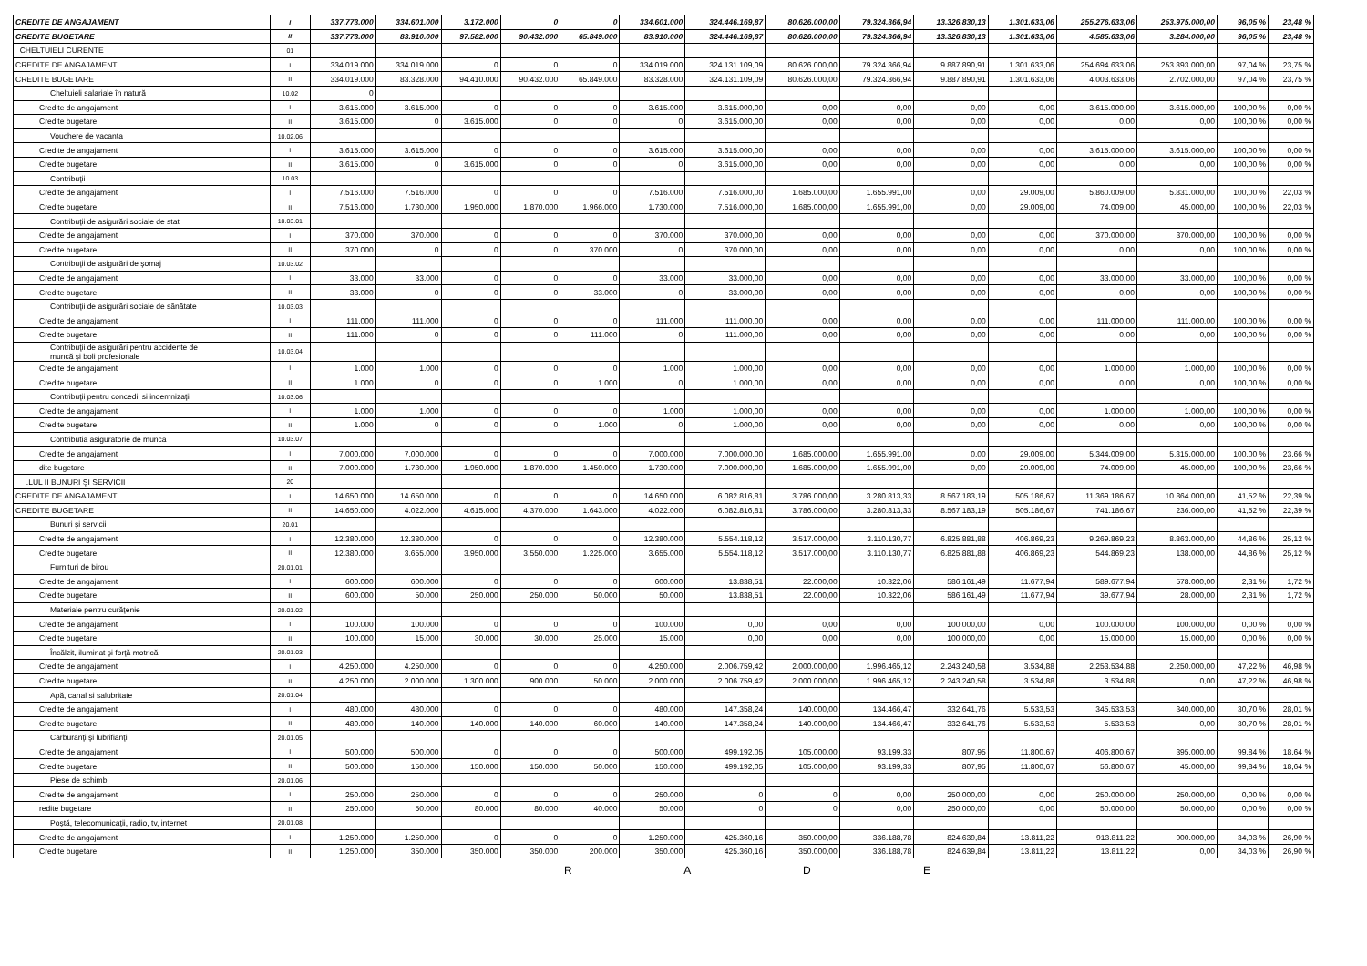| CREDITE DE ANGAJAMENT | I | 337.773.000 | 334.601.000 | 3.172.000 | 0 | 0 | 334.601.000 | 324.446.169,87 | 80.626.000,00 | 79.324.366,94 | 13.326.830,13 | 1.301.633,06 | 255.276.633,06 | 253.975.000,00 | 96,05 % | 23,48 % |
| CREDITE BUGETARE | II | 337.773.000 | 83.910.000 | 97.582.000 | 90.432.000 | 65.849.000 | 83.910.000 | 324.446.169,87 | 80.626.000,00 | 79.324.366,94 | 13.326.830,13 | 1.301.633,06 | 4.585.633,06 | 3.284.000,00 | 96,05 % | 23,48 % |
| CHELTUIELI CURENTE | 01 | | | | | | | | | | | | | | | |
| CREDITE DE ANGAJAMENT | I | 334.019.000 | 334.019.000 | 0 | 0 | 0 | 334.019.000 | 324.131.109,09 | 80.626.000,00 | 79.324.366,94 | 9.887.890,91 | 1.301.633,06 | 254.694.633,06 | 253.393.000,00 | 97,04 % | 23,75 % |
| CREDITE BUGETARE | II | 334.019.000 | 83.328.000 | 94.410.000 | 90.432.000 | 65.849.000 | 83.328.000 | 324.131.109,09 | 80.626.000,00 | 79.324.366,94 | 9.887.890,91 | 1.301.633,06 | 4.003.633,06 | 2.702.000,00 | 97,04 % | 23,75 % |
| Cheltuieli salariale în natură | 10.02 | 0 | | | | | | | | | | | | | | |
| Credite de angajament | I | 3.615.000 | 3.615.000 | 0 | 0 | 0 | 3.615.000 | 3.615.000,00 | 0,00 | 0,00 | 0,00 | 0,00 | 3.615.000,00 | 3.615.000,00 | 100,00 % | 0,00 % |
| Credite bugetare | II | 3.615.000 | 0 | 3.615.000 | 0 | 0 | 0 | 3.615.000,00 | 0,00 | 0,00 | 0,00 | 0,00 | 0,00 | 0,00 | 100,00 % | 0,00 % |
| Vouchere de vacanta | 10.02.06 | | | | | | | | | | | | | | | |
| Credite de angajament | I | 3.615.000 | 3.615.000 | 0 | 0 | 0 | 3.615.000 | 3.615.000,00 | 0,00 | 0,00 | 0,00 | 0,00 | 3.615.000,00 | 3.615.000,00 | 100,00 % | 0,00 % |
| Credite bugetare | II | 3.615.000 | 0 | 3.615.000 | 0 | 0 | 0 | 3.615.000,00 | 0,00 | 0,00 | 0,00 | 0,00 | 0,00 | 0,00 | 100,00 % | 0,00 % |
| Contribuţii | 10.03 | | | | | | | | | | | | | | | |
| Credite de angajament | I | 7.516.000 | 7.516.000 | 0 | 0 | 0 | 7.516.000 | 7.516.000,00 | 1.685.000,00 | 1.655.991,00 | 0,00 | 29.009,00 | 5.860.009,00 | 5.831.000,00 | 100,00 % | 22,03 % |
| Credite bugetare | II | 7.516.000 | 1.730.000 | 1.950.000 | 1.870.000 | 1.966.000 | 1.730.000 | 7.516.000,00 | 1.685.000,00 | 1.655.991,00 | 0,00 | 29.009,00 | 74.009,00 | 45.000,00 | 100,00 % | 22,03 % |
| Contribuţii de asigurări sociale de stat | 10.03.01 | | | | | | | | | | | | | | | |
| Credite de angajament | I | 370.000 | 370.000 | 0 | 0 | 0 | 370.000 | 370.000,00 | 0,00 | 0,00 | 0,00 | 0,00 | 370.000,00 | 370.000,00 | 100,00 % | 0,00 % |
| Credite bugetare | II | 370.000 | 0 | 0 | 0 | 370.000 | 0 | 370.000,00 | 0,00 | 0,00 | 0,00 | 0,00 | 0,00 | 0,00 | 100,00 % | 0,00 % |
| Contribuţii de asigurări de şomaj | 10.03.02 | | | | | | | | | | | | | | | |
| Credite de angajament | I | 33.000 | 33.000 | 0 | 0 | 0 | 33.000 | 33.000,00 | 0,00 | 0,00 | 0,00 | 0,00 | 33.000,00 | 33.000,00 | 100,00 % | 0,00 % |
| Credite bugetare | II | 33.000 | 0 | 0 | 0 | 33.000 | 0 | 33.000,00 | 0,00 | 0,00 | 0,00 | 0,00 | 0,00 | 0,00 | 100,00 % | 0,00 % |
| Contribuţii de asigurări sociale de sănătate | 10.03.03 | | | | | | | | | | | | | | | |
| Credite de angajament | I | 111.000 | 111.000 | 0 | 0 | 0 | 111.000 | 111.000,00 | 0,00 | 0,00 | 0,00 | 0,00 | 111.000,00 | 111.000,00 | 100,00 % | 0,00 % |
| Credite bugetare | II | 111.000 | 0 | 0 | 0 | 111.000 | 0 | 111.000,00 | 0,00 | 0,00 | 0,00 | 0,00 | 0,00 | 0,00 | 100,00 % | 0,00 % |
| Contribuţii de asigurări pentru accidente de muncă şi boli profesionale | 10.03.04 | | | | | | | | | | | | | | | |
| Credite de angajament | I | 1.000 | 1.000 | 0 | 0 | 0 | 1.000 | 1.000,00 | 0,00 | 0,00 | 0,00 | 0,00 | 1.000,00 | 1.000,00 | 100,00 % | 0,00 % |
| Credite bugetare | II | 1.000 | 0 | 0 | 0 | 1.000 | 0 | 1.000,00 | 0,00 | 0,00 | 0,00 | 0,00 | 0,00 | 0,00 | 100,00 % | 0,00 % |
| Contribuţii pentru concedii si indemnizaţii | 10.03.06 | | | | | | | | | | | | | | | |
| Credite de angajament | I | 1.000 | 1.000 | 0 | 0 | 0 | 1.000 | 1.000,00 | 0,00 | 0,00 | 0,00 | 0,00 | 1.000,00 | 1.000,00 | 100,00 % | 0,00 % |
| Credite bugetare | II | 1.000 | 0 | 0 | 0 | 1.000 | 0 | 1.000,00 | 0,00 | 0,00 | 0,00 | 0,00 | 0,00 | 0,00 | 100,00 % | 0,00 % |
| Contributia asiguratorie de munca | 10.03.07 | | | | | | | | | | | | | | | |
| Credite de angajament | I | 7.000.000 | 7.000.000 | 0 | 0 | 0 | 7.000.000 | 7.000.000,00 | 1.685.000,00 | 1.655.991,00 | 0,00 | 29.009,00 | 5.344.009,00 | 5.315.000,00 | 100,00 % | 23,66 % |
| dite bugetare | II | 7.000.000 | 1.730.000 | 1.950.000 | 1.870.000 | 1.450.000 | 1.730.000 | 7.000.000,00 | 1.685.000,00 | 1.655.991,00 | 0,00 | 29.009,00 | 74.009,00 | 45.000,00 | 100,00 % | 23,66 % |
| .LUL II BUNURI ŞI SERVICII | 20 | | | | | | | | | | | | | | | |
| CREDITE DE ANGAJAMENT | I | 14.650.000 | 14.650.000 | 0 | 0 | 0 | 14.650.000 | 6.082.816,81 | 3.786.000,00 | 3.280.813,33 | 8.567.183,19 | 505.186,67 | 11.369.186,67 | 10.864.000,00 | 41,52 % | 22,39 % |
| CREDITE BUGETARE | II | 14.650.000 | 4.022.000 | 4.615.000 | 4.370.000 | 1.643.000 | 4.022.000 | 6.082.816,81 | 3.786.000,00 | 3.280.813,33 | 8.567.183,19 | 505.186,67 | 741.186,67 | 236.000,00 | 41,52 % | 22,39 % |
| Bunuri şi servicii | 20.01 | | | | | | | | | | | | | | | |
| Credite de angajament | I | 12.380.000 | 12.380.000 | 0 | 0 | 0 | 12.380.000 | 5.554.118,12 | 3.517.000,00 | 3.110.130,77 | 6.825.881,88 | 406.869,23 | 9.269.869,23 | 8.863.000,00 | 44,86 % | 25,12 % |
| Credite bugetare | II | 12.380.000 | 3.655.000 | 3.950.000 | 3.550.000 | 1.225.000 | 3.655.000 | 5.554.118,12 | 3.517.000,00 | 3.110.130,77 | 6.825.881,88 | 406.869,23 | 544.869,23 | 138.000,00 | 44,86 % | 25,12 % |
| Furnituri de birou | 20.01.01 | | | | | | | | | | | | | | | |
| Credite de angajament | I | 600.000 | 600.000 | 0 | 0 | 0 | 600.000 | 13.838,51 | 22.000,00 | 10.322,06 | 586.161,49 | 11.677,94 | 589.677,94 | 578.000,00 | 2,31 % | 1,72 % |
| Credite bugetare | II | 600.000 | 50.000 | 250.000 | 250.000 | 50.000 | 50.000 | 13.838,51 | 22.000,00 | 10.322,06 | 586.161,49 | 11.677,94 | 39.677,94 | 28.000,00 | 2,31 % | 1,72 % |
| Materiale pentru curăţenie | 20.01.02 | | | | | | | | | | | | | | | |
| Credite de angajament | I | 100.000 | 100.000 | 0 | 0 | 0 | 100.000 | 0,00 | 0,00 | 0,00 | 100.000,00 | 0,00 | 100.000,00 | 100.000,00 | 0,00 % | 0,00 % |
| Credite bugetare | II | 100.000 | 15.000 | 30.000 | 30.000 | 25.000 | 15.000 | 0,00 | 0,00 | 0,00 | 100.000,00 | 0,00 | 15.000,00 | 15.000,00 | 0,00 % | 0,00 % |
| Încălzit, iluminat şi forţă motrică | 20.01.03 | | | | | | | | | | | | | | | |
| Credite de angajament | I | 4.250.000 | 4.250.000 | 0 | 0 | 0 | 4.250.000 | 2.006.759,42 | 2.000.000,00 | 1.996.465,12 | 2.243.240,58 | 3.534,88 | 2.253.534,88 | 2.250.000,00 | 47,22 % | 46,98 % |
| Credite bugetare | II | 4.250.000 | 2.000.000 | 1.300.000 | 900.000 | 50.000 | 2.000.000 | 2.006.759,42 | 2.000.000,00 | 1.996.465,12 | 2.243.240,58 | 3.534,88 | 3.534,88 | 0,00 | 47,22 % | 46,98 % |
| Apă, canal si salubritate | 20.01.04 | | | | | | | | | | | | | | | |
| Credite de angajament | I | 480.000 | 480.000 | 0 | 0 | 0 | 480.000 | 147.358,24 | 140.000,00 | 134.466,47 | 332.641,76 | 5.533,53 | 345.533,53 | 340.000,00 | 30,70 % | 28,01 % |
| Credite bugetare | II | 480.000 | 140.000 | 140.000 | 140.000 | 60.000 | 140.000 | 147.358,24 | 140.000,00 | 134.466,47 | 332.641,76 | 5.533,53 | 5.533,53 | 0,00 | 30,70 % | 28,01 % |
| Carburanţi şi lubrifianţi | 20.01.05 | | | | | | | | | | | | | | | |
| Credite de angajament | I | 500.000 | 500.000 | 0 | 0 | 0 | 500.000 | 499.192,05 | 105.000,00 | 93.199,33 | 807,95 | 11.800,67 | 406.800,67 | 395.000,00 | 99,84 % | 18,64 % |
| Credite bugetare | II | 500.000 | 150.000 | 150.000 | 150.000 | 50.000 | 150.000 | 499.192,05 | 105.000,00 | 93.199,33 | 807,95 | 11.800,67 | 56.800,67 | 45.000,00 | 99,84 % | 18,64 % |
| Piese de schimb | 20.01.06 | | | | | | | | | | | | | | | |
| Credite de angajament | I | 250.000 | 250.000 | 0 | 0 | 0 | 250.000 | 0 | 0 | 0,00 | 250.000,00 | 0,00 | 250.000,00 | 250.000,00 | 0,00 % | 0,00 % |
| redite bugetare | II | 250.000 | 50.000 | 80.000 | 80.000 | 40.000 | 50.000 | 0 | 0 | 0,00 | 250.000,00 | 0,00 | 50.000,00 | 50.000,00 | 0,00 % | 0,00 % |
| Poştă, telecomunicaţii, radio, tv, internet | 20.01.08 | | | | | | | | | | | | | | | |
| Credite de angajament | I | 1.250.000 | 1.250.000 | 0 | 0 | 0 | 1.250.000 | 425.360,16 | 350.000,00 | 336.188,78 | 824.639,84 | 13.811,22 | 913.811,22 | 900.000,00 | 34,03 % | 26,90 % |
| Credite bugetare | II | 1.250.000 | 350.000 | 350.000 | 350.000 | 200.000 | 350.000 | 425.360,16 | 350.000,00 | 336.188,78 | 824.639,84 | 13.811,22 | 13.811,22 | 0,00 | 34,03 % | 26,90 % |
R A D E